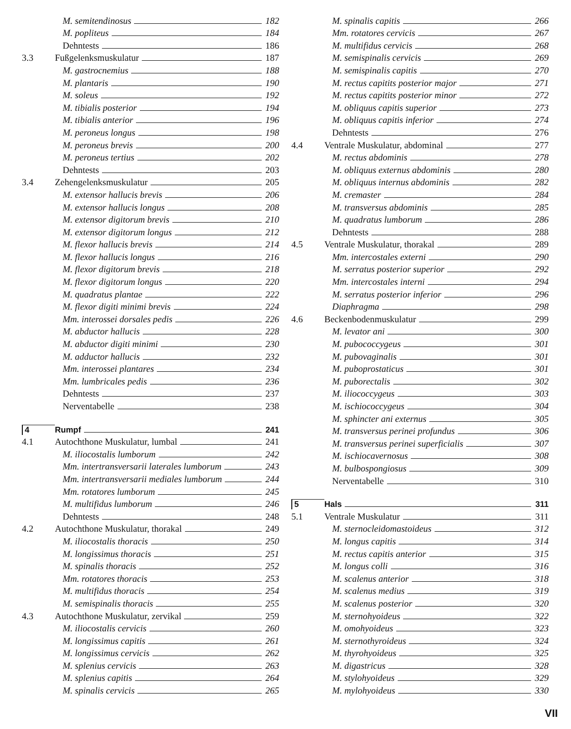M. semitendinosus 182
M. popliteus 184
Dehntests 186
3.3 Fußgelenksmuskulatur 187
M. gastrocnemius 188
M. plantaris 190
M. soleus 192
M. tibialis posterior 194
M. tibialis anterior 196
M. peroneus longus 198
M. peroneus brevis 200
M. peroneus tertius 202
Dehntests 203
3.4 Zehengelenksmuskulatur 205
M. extensor hallucis brevis 206
M. extensor hallucis longus 208
M. extensor digitorum brevis 210
M. extensor digitorum longus 212
M. flexor hallucis brevis 214
M. flexor hallucis longus 216
M. flexor digitorum brevis 218
M. flexor digitorum longus 220
M. quadratus plantae 222
M. flexor digiti minimi brevis 224
Mm. interossei dorsales pedis 226
M. abductor hallucis 228
M. abductor digiti minimi 230
M. adductor hallucis 232
Mm. interossei plantares 234
Mm. lumbricales pedis 236
Dehntests 237
Nerventabelle 238
4 Rumpf 241
4.1 Autochthone Muskulatur, lumbal 241
M. iliocostalis lumborum 242
Mm. intertransversarii laterales lumborum 243
Mm. intertransversarii mediales lumborum 244
Mm. rotatores lumborum 245
M. multifidus lumborum 246
Dehntests 248
4.2 Autochthone Muskulatur, thorakal 249
M. iliocostalis thoracis 250
M. longissimus thoracis 251
M. spinalis thoracis 252
Mm. rotatores thoracis 253
M. multifidus thoracis 254
M. semispinalis thoracis 255
4.3 Autochthone Muskulatur, zervikal 259
M. iliocostalis cervicis 260
M. longissimus capitis 261
M. longissimus cervicis 262
M. splenius cervicis 263
M. splenius capitis 264
M. spinalis cervicis 265
M. spinalis capitis 266
Mm. rotatores cervicis 267
M. multifidus cervicis 268
M. semispinalis cervicis 269
M. semispinalis capitis 270
M. rectus capitits posterior major 271
M. rectus capitits posterior minor 272
M. obliquus capitis superior 273
M. obliquus capitis inferior 274
Dehntests 276
4.4 Ventrale Muskulatur, abdominal 277
M. rectus abdominis 278
M. obliquus externus abdominis 280
M. obliquus internus abdominis 282
M. cremaster 284
M. transversus abdominis 285
M. quadratus lumborum 286
Dehntests 288
4.5 Ventrale Muskulatur, thorakal 289
Mm. intercostales externi 290
M. serratus posterior superior 292
Mm. intercostales interni 294
M. serratus posterior inferior 296
Diaphragma 298
4.6 Beckenbodenmuskulatur 299
M. levator ani 300
M. pubococcygeus 301
M. pubovaginalis 301
M. puboprostaticus 301
M. puborectalis 302
M. iliococcygeus 303
M. ischiococcygeus 304
M. sphincter ani externus 305
M. transversus perinei profundus 306
M. transversus perinei superficialis 307
M. ischiocavernosus 308
M. bulbospongiosus 309
Nerventabelle 310
5 Hals 311
5.1 Ventrale Muskulatur 311
M. sternocleidomastoideus 312
M. longus capitis 314
M. rectus capitis anterior 315
M. longus colli 316
M. scalenus anterior 318
M. scalenus medius 319
M. scalenus posterior 320
M. sternohyoideus 322
M. omohyoideus 323
M. sternothyroideus 324
M. thyrohyoideus 325
M. digastricus 328
M. stylohyoideus 329
M. mylohyoideus 330
VII